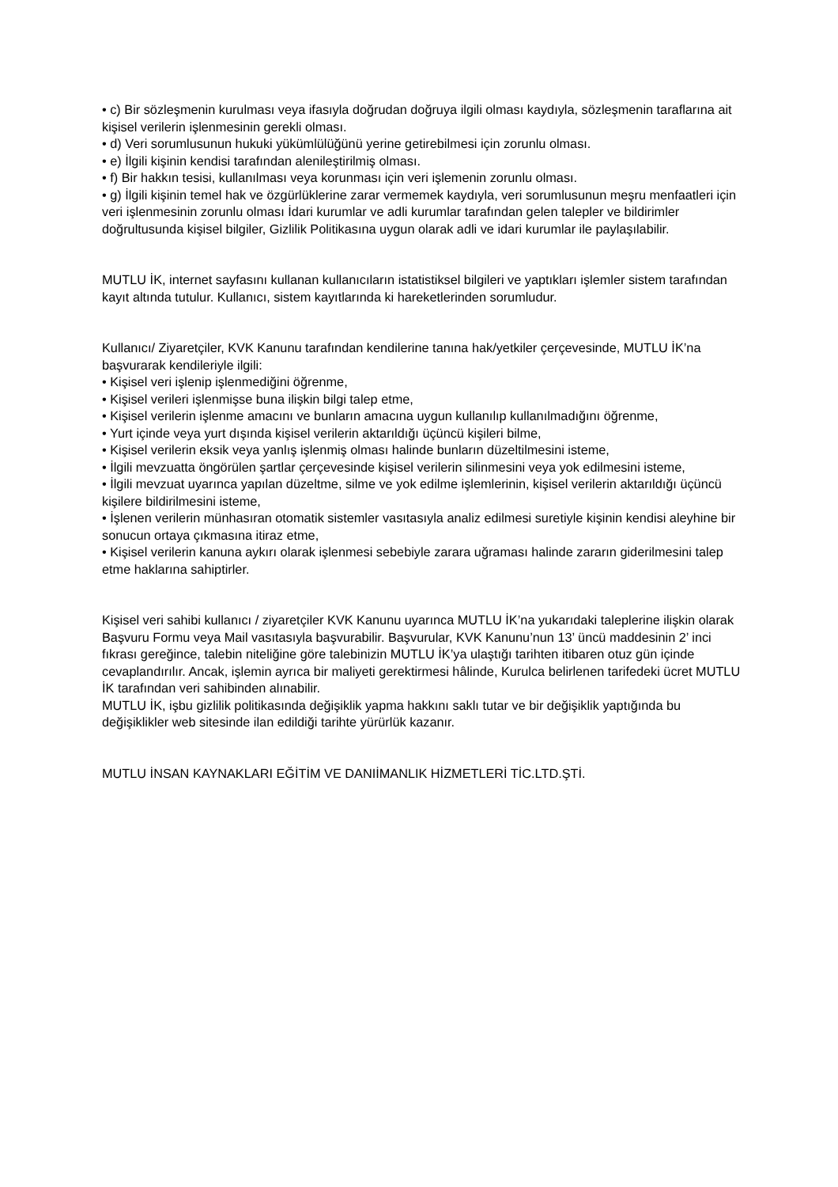• c) Bir sözleşmenin kurulması veya ifasıyla doğrudan doğruya ilgili olması kaydıyla, sözleşmenin taraflarına ait kişisel verilerin işlenmesinin gerekli olması.
• d) Veri sorumlusunun hukuki yükümlülüğünü yerine getirebilmesi için zorunlu olması.
• e) İlgili kişinin kendisi tarafından alenileştirilmiş olması.
• f) Bir hakkın tesisi, kullanılması veya korunması için veri işlemenin zorunlu olması.
• g) İlgili kişinin temel hak ve özgürlüklerine zarar vermemek kaydıyla, veri sorumlusunun meşru menfaatleri için veri işlenmesinin zorunlu olması İdari kurumlar ve adli kurumlar tarafından gelen talepler ve bildirimler doğrultusunda kişisel bilgiler, Gizlilik Politikasına uygun olarak adli ve idari kurumlar ile paylaşılabilir.
MUTLU İK, internet sayfasını kullanan kullanıcıların istatistiksel bilgileri ve yaptıkları işlemler sistem tarafından kayıt altında tutulur. Kullanıcı, sistem kayıtlarında ki hareketlerinden sorumludur.
Kullanıcı/ Ziyaretçiler, KVK Kanunu tarafından kendilerine tanına hak/yetkiler çerçevesinde, MUTLU İK’na başvurarak kendileriyle ilgili:
• Kişisel veri işlenip işlenmediğini öğrenme,
• Kişisel verileri işlenmişse buna ilişkin bilgi talep etme,
• Kişisel verilerin işlenme amacını ve bunların amacına uygun kullanılıp kullanılmadığını öğrenme,
• Yurt içinde veya yurt dışında kişisel verilerin aktarıldığı üçüncü kişileri bilme,
• Kişisel verilerin eksik veya yanlış işlenmiş olması halinde bunların düzeltilmesini isteme,
• İlgili mevzuatta öngörülen şartlar çerçevesinde kişisel verilerin silinmesini veya yok edilmesini isteme,
• İlgili mevzuat uyarınca yapılan düzeltme, silme ve yok edilme işlemlerinin, kişisel verilerin aktarıldığı üçüncü kişilere bildirilmesini isteme,
• İşlenen verilerin münhasıran otomatik sistemler vasıtasıyla analiz edilmesi suretiyle kişinin kendisi aleyhine bir sonucun ortaya çıkmasına itiraz etme,
• Kişisel verilerin kanuna aykırı olarak işlenmesi sebebiyle zarara uğraması halinde zararın giderilmesini talep etme haklarına sahiptirler.
Kişisel veri sahibi kullanıcı / ziyaretçiler KVK Kanunu uyarınca MUTLU İK’na yukarıdaki taleplerine ilişkin olarak Başvuru Formu veya Mail vasıtasıyla başvurabilir. Başvurular, KVK Kanunu’nun 13’ üncü maddesinin 2’ inci fıkrası gereğince, talebin niteliğine göre talebinizin MUTLU İK’ya ulaştığı tarihten itibaren otuz gün içinde cevaplandırılır. Ancak, işlemin ayrıca bir maliyeti gerektirmesi hâlinde, Kurulca belirlenen tarifedeki ücret MUTLU İK tarafından veri sahibinden alınabilir.
MUTLU İK, işbu gizlilik politikasında değişiklik yapma hakkını saklı tutar ve bir değişiklik yaptığında bu değişiklikler web sitesinde ilan edildiği tarihte yürürlük kazanır.
MUTLU İNSAN KAYNAKLARI EĞİTİM VE DANIİMANLIK HİZMETLERİ TİC.LTD.ŞTİ.